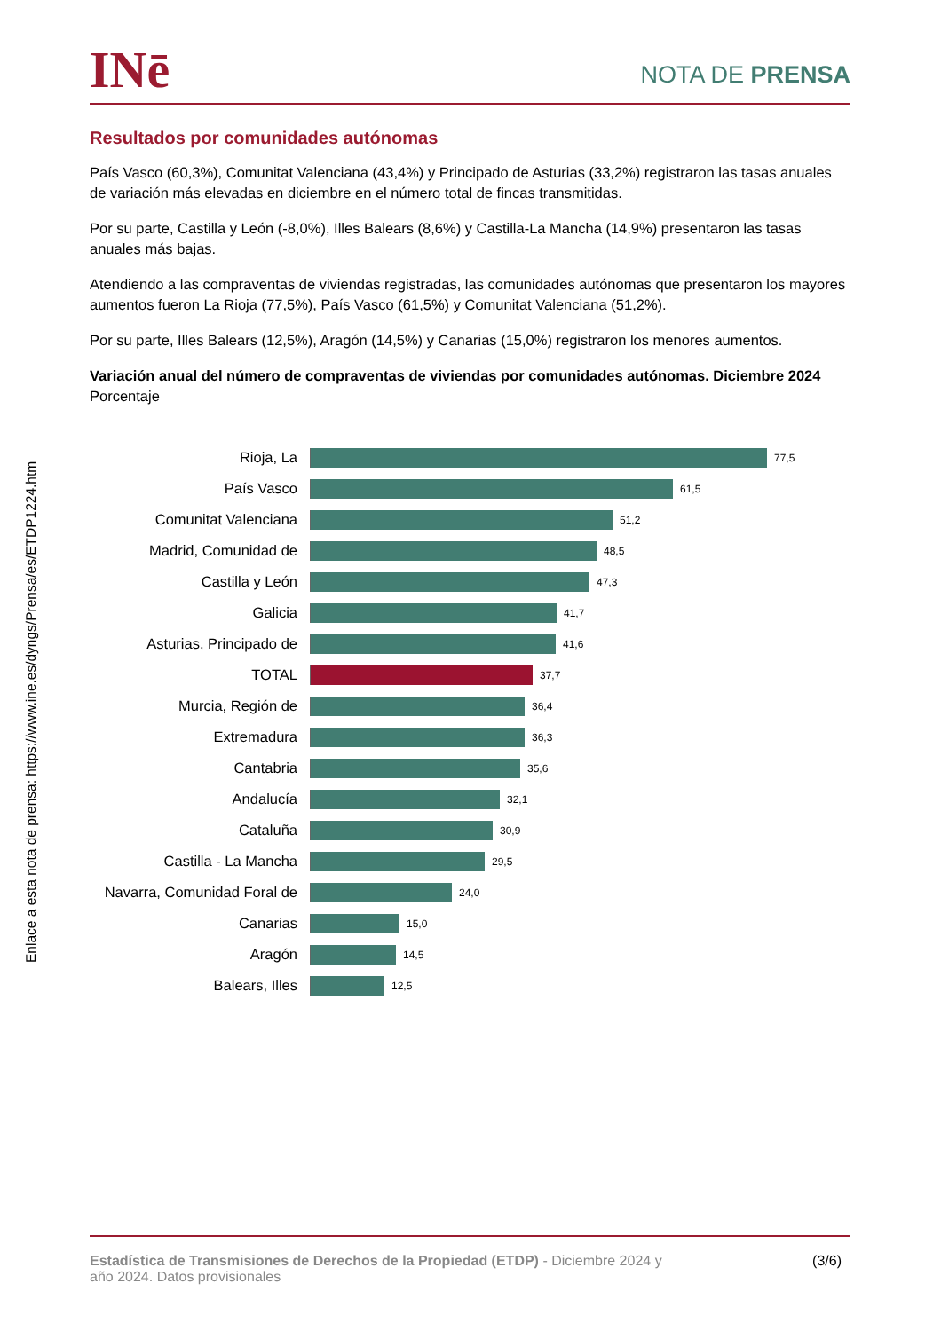INē
NOTA DE PRENSA
Resultados por comunidades autónomas
País Vasco (60,3%), Comunitat Valenciana (43,4%) y Principado de Asturias (33,2%) registraron las tasas anuales de variación más elevadas en diciembre en el número total de fincas transmitidas.
Por su parte, Castilla y León (-8,0%), Illes Balears (8,6%) y Castilla-La Mancha (14,9%) presentaron las tasas anuales más bajas.
Atendiendo a las compraventas de viviendas registradas, las comunidades autónomas que presentaron los mayores aumentos fueron La Rioja (77,5%), País Vasco (61,5%) y Comunitat Valenciana (51,2%).
Por su parte, Illes Balears (12,5%), Aragón (14,5%) y Canarias (15,0%) registraron los menores aumentos.
Variación anual del número de compraventas de viviendas por comunidades autónomas. Diciembre 2024
Porcentaje
Rioja, La
77,5
País Vasco
61,5
Comunitat Valenciana
51,2
Madrid, Comunidad de
48,5
Castilla y León
47,3
Galicia
41,7
Asturias, Principado de
41,6
TOTAL
37,7
Murcia, Región de
36,4
Extremadura
36,3
Cantabria
35,6
Andalucía
32,1
Cataluña
30,9
Castilla - La Mancha
29,5
Navarra, Comunidad Foral de
24,0
Canarias
15,0
Aragón
14,5
Balears, Illes
12,5
Estadística de Transmisiones de Derechos de la Propiedad (ETDP) - Diciembre 2024 y
año 2024. Datos provisionales
(3/6)
Enlace a esta nota de prensa: https://www.ine.es/dyngs/Prensa/es/ETDP1224.htm